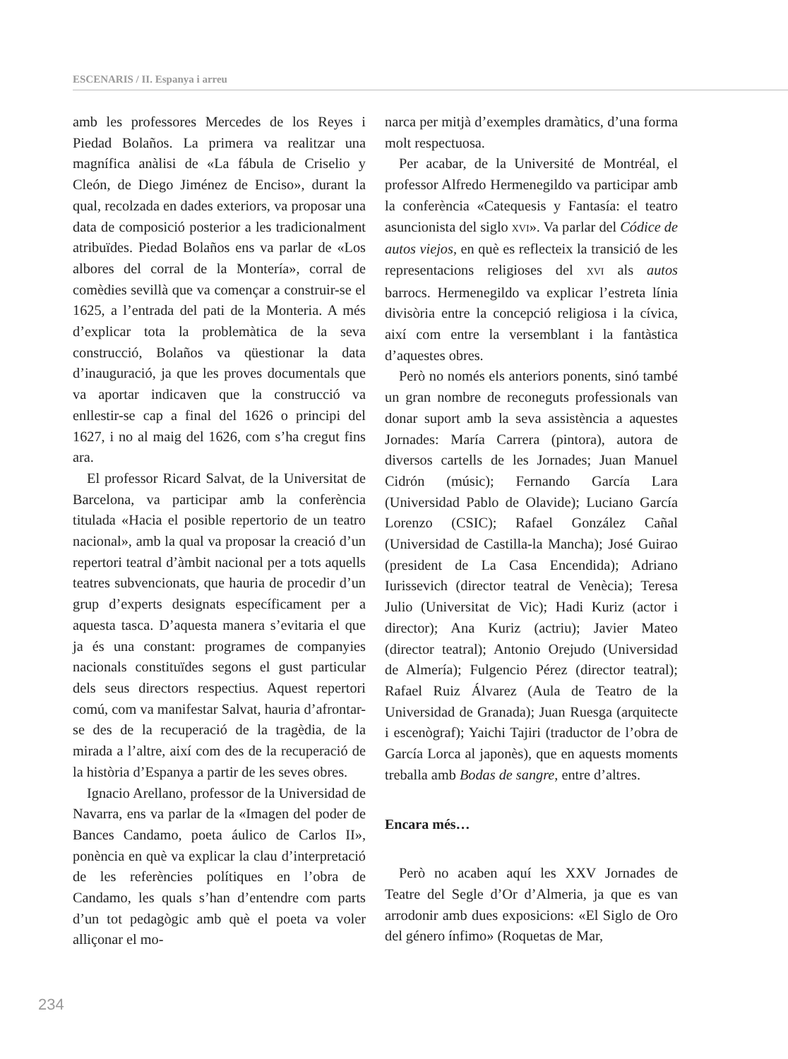ESCENARIS / II. Espanya i arreu
amb les professores Mercedes de los Reyes i Piedad Bolaños. La primera va realitzar una magnífica anàlisi de «La fábula de Criselio y Cleón, de Diego Jiménez de Enciso», durant la qual, recolzada en dades exteriors, va proposar una data de composició posterior a les tradicionalment atribuïdes. Piedad Bolaños ens va parlar de «Los albores del corral de la Montería», corral de comèdies sevillà que va començar a construir-se el 1625, a l’entrada del pati de la Monteria. A més d’explicar tota la problemàtica de la seva construcció, Bolaños va qüestionar la data d’inauguració, ja que les proves documentals que va aportar indicaven que la construcció va enllestir-se cap a final del 1626 o principi del 1627, i no al maig del 1626, com s’ha cregut fins ara.
El professor Ricard Salvat, de la Universitat de Barcelona, va participar amb la conferència titulada «Hacia el posible repertorio de un teatro nacional», amb la qual va proposar la creació d’un repertori teatral d’àmbit nacional per a tots aquells teatres subvencionats, que hauria de procedir d’un grup d’experts designats específicament per a aquesta tasca. D’aquesta manera s’evitaria el que ja és una constant: programes de companyies nacionals constituïdes segons el gust particular dels seus directors respectius. Aquest repertori comú, com va manifestar Salvat, hauria d’afrontar-se des de la recuperació de la tragèdia, de la mirada a l’altre, així com des de la recuperació de la història d’Espanya a partir de les seves obres.
Ignacio Arellano, professor de la Universidad de Navarra, ens va parlar de la «Imagen del poder de Bances Candamo, poeta áulico de Carlos II», ponència en què va explicar la clau d’interpretació de les referències polítiques en l’obra de Candamo, les quals s’han d’entendre com parts d’un tot pedagògic amb què el poeta va voler alliçonar el mo-
narca per mitjà d’exemples dramàtics, d’una forma molt respectuosa.
Per acabar, de la Université de Montréal, el professor Alfredo Hermenegildo va participar amb la conferència «Catequesis y Fantasía: el teatro asuncionista del siglo XVI». Va parlar del Códice de autos viejos, en què es reflecteix la transició de les representacions religioses del XVI als autos barrocs. Hermenegildo va explicar l’estreta línia divisòria entre la concepció religiosa i la cívica, així com entre la versemblant i la fantàstica d’aquestes obres.
Però no només els anteriors ponents, sinó també un gran nombre de reconeguts professionals van donar suport amb la seva assistència a aquestes Jornades: María Carrera (pintora), autora de diversos cartells de les Jornades; Juan Manuel Cidrón (músic); Fernando García Lara (Universidad Pablo de Olavide); Luciano García Lorenzo (CSIC); Rafael González Cañal (Universidad de Castilla-la Mancha); José Guirao (president de La Casa Encendida); Adriano Iurissevich (director teatral de Venècia); Teresa Julio (Universitat de Vic); Hadi Kuriz (actor i director); Ana Kuriz (actriu); Javier Mateo (director teatral); Antonio Orejudo (Universidad de Almería); Fulgencio Pérez (director teatral); Rafael Ruiz Álvarez (Aula de Teatro de la Universidad de Granada); Juan Ruesga (arquitecte i escenògraf); Yaichi Tajiri (traductor de l’obra de García Lorca al japonès), que en aquests moments treballa amb Bodas de sangre, entre d’altres.
Encara més…
Però no acaben aquí les XXV Jornades de Teatre del Segle d’Or d’Almeria, ja que es van arrodonir amb dues exposicions: «El Siglo de Oro del género ínfimo» (Roquetas de Mar,
234